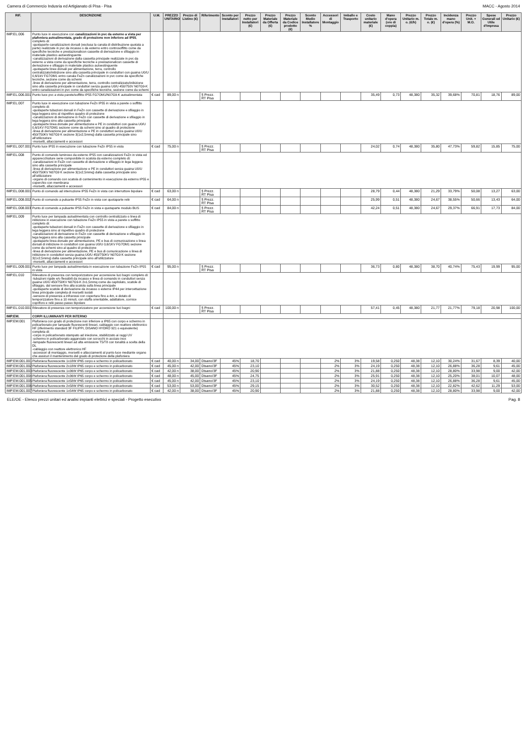Camera di Commercio Indusria ed Artigianato di Pisa - Pisa MACC - Agosto 2014
| RIF. | DESCRIZIONE | U.M. | PREZZO UNITARIO | Prezzo di Listino (€) | Riferimento | Sconto per Installatori | Prezzo netto per Installatori (€) | Prezzo Materiale da Offerta (€) | Prezzo Materiale da Codice prodotto (€) | Sconto Medio Installatore % | Accessori di Montaggio | Imballo e Trasporto | Costo unitario materiale (€) | Mano d'opera (ore di coppia) | Prezzo Unitario m. o. (€/h) | Prezzo Totale m. o. (€) | Incidenza mano d'opera (%) | Prezzo Unit. + M.O. | Spese Generali ed Utile d'Impresa | Prezzo Unitario (€) |
| --- | --- | --- | --- | --- | --- | --- | --- | --- | --- | --- | --- | --- | --- | --- | --- | --- | --- | --- | --- | --- |
| IMP.EL.006 | Punto luce in esecuzione con canalizzazioni in pvc da esterno a vista per plafoniera autoalimentata, grado di protezione non inferiore ad IP55 , completo di: -quotaparte canalizzazioni dorsali (esclusa la canala di distribuzione quotata a parte) realizzate in pvc da incasso o da esterno entro controsoffitto come da specifiche tecniche e prestazionalicon cassette di derivazione e sfilaggio in materiale plastico autoestinguente -canalizzazioni di derivazione dalla cassetta principale realizzate in pvc da esterno a vista come da specifiche tecniche e prestazionalicon cassette di derivazione e sfilaggio in materiale plastico autoestinguente -quotaparte linee dorsali per alimentazione, terra, controllo centralizzato/inibizione sino alla cassetta principale in conduttori con guaina U0/U 0,6/1kV FG7OM1 entro canala FeZn canalizzazioni in pvc come da specifiche tecniche, sezione come da schemi -linee di derivazione per alimentazione, terra, controllo centralizzato/inibizione sino alla cassetta principale in conduttori senza guaina U0/U 450/750V N07G9-K entro canalizzazioni in pvc come da specifiche tecniche, sezione come da schemi | | | | | | | | | | | | | | | | | | | |
| IMP.EL.006.001 | Punto luce pvc a vista parete/soffitto IP55 FG7OM1/N07G9-K autoalimentata | € cad | 89,00 n | | § Prezz. RT Pisa | | | | | | | | 35,49 | 0,73 | 48,380 | 35,32 | 39,68% | 70,81 | 18,76 | 89,00 |
| IMP.EL.007 | Punto luce in esecuzione con tubazione FeZn IP55 in vista a parete o soffitto completo di: -quotaparte tubazioni dorsali in FeZn con cassette di derivazione e sfilaggio in lega leggera sino al rispettivo quadro di protezione -canalizzazioni di derivazione in FeZn con cassette di derivazione e sfilaggio in lega leggera sino alla cassetta principale -quotaparte linea dorsale per alimentazione e PE in conduttori con guaina U0/U 0,6/1KV FG7OM1 sezione come da schemi sino al quadro di protezione -linea di derivazione per alimentazione e PE in conduttori senza guaina U0/U 450/750KV N07G9 K sezione 3(1x2,5mmq) dalla cassetta principale sino all'utilizzatore -morsetti, allacciamenti e accessori | | | | | | | | | | | | | | | | | | | |
| IMP.EL.007.001 | Punto luce IP55 in esecuzione con tubazione FeZn IP55 in vista | € cad | 75,00 n | | § Prezz. RT Pisa | | | | | | | | 24,02 | 0,74 | 48,380 | 35,80 | 47,73% | 59,82 | 15,85 | 75,00 |
| IMP.EL.008 | Punto di comando luminoso da esterno IP55 con canalizzazioni FeZn in vista ed apparecchiature serie componibile in scatola da esterno completo di: -canalizzazioni in FeZn con cassette di derivazione e sfilaggio in lega leggera sino alla cassetta principale -linea di derivazione per alimentazione e PE in conduttori senza guaina U0/U 450/750KV N07G9 K sezione 3(1x2,5mmq) dalla cassetta principale sino all'utilizzatore -organo di comando con scatola di contenimento in esecuzione da esterno IP55 e coperchio con membrana -morsetti, allacciamenti e accessori | | | | | | | | | | | | | | | | | | | |
| IMP.EL.008.001 | Punto di comando ad interruzione IP55 FeZn in vista con interruttore bipolare | € cad | 63,00 n | | § Prezz. RT Pisa | | | | | | | | 28,79 | 0,44 | 48,380 | 21,29 | 33,79% | 50,08 | 13,27 | 63,00 |
| IMP.EL.008.002 | Punto di comando a pulsante IP55 FeZn in vista con quotaparte relè | € cad | 64,00 n | | § Prezz. RT Pisa | | | | | | | | 25,99 | 0,51 | 48,380 | 24,67 | 38,55% | 50,66 | 13,43 | 64,00 |
| IMP.EL.008.003 | Punto di comando a pulsante IP55 FeZn in vista e quotaparte modulo BUS | € cad | 84,00 n | | § Prezz. RT Pisa | | | | | | | | 42,24 | 0,51 | 48,380 | 24,67 | 29,37% | 66,91 | 17,73 | 84,00 |
| IMP.EL.009 | Punto luce per lampada autoalimentata con controllo centralizzato o linea di inibizione in esecuzione con tubazione FeZn IP55 in vista a parete o soffitto completo di: -quotaparte tubazioni dorsali in FeZn con cassette di derivazione e sfilaggio in lega leggera sino al rispettivo quadro di protezione -canalizzazioni di derivazione in FeZn con cassette di derivazione e sfilaggio in lega leggera sino alla cassetta principale -quotaparte linea dorsale per alimentazione, PE e bus di comunicazione o linea dorsali di inibizione in conduttori con guaina U0/U 0,6/1KV FG7OM1 sezione come da schemi sino al quadro di protezione -linea di derivazione per alimentazione, PE e bus di comunicazione o linea di inibizione in conduttori senza guaina U0/U 450/750KV N07G9 K sezione 3(1x2,5mmq) dalla cassetta principale sino all'utilizzatore -morsetti, allacciamenti e accessori | | | | | | | | | | | | | | | | | | | |
| IMP.EL.009.001 | Punto luce per lampada autoalimentata in esecuzione con tubazione FeZn IP55 in vista | € cad | 95,00 n | | § Prezz. RT Pisa | | | | | | | | 36,73 | 0,80 | 48,380 | 38,70 | 40,74% | 75,43 | 19,99 | 95,00 |
| IMP.EL.010 | Rilevatore di presenza con temporizzatore per accensione luci bagni completo di: -tubazioni rigide e/o flessibili da incasso e linea di comando in conduttori senza guaina U0/U 450/750KV N07G9-K 2x1,5mmq come da capitolato, scatole di sfilaggio, dal sensore fino alla scatola sulla linea principale -quotaparte scatole di derivazione da incasso o esterne IP44 per intercettazione linea principale completa di morsetti isolati -sensore di presenza a infrarossi con copertura fino a 4m, e dotato di temporizzatore fino a 10 minuti, con staffa orientabile, adattatore, cornice copriforo e relè passo passo bipolare | | | | | | | | | | | | | | | | | | | |
| IMP.EL.010.001 | Rilevatore di presenza con temporizzatore per accensione luci bagni | € cad | 100,00 n | | § Prezz. RT Pisa | | | | | | | | 57,41 | 0,45 | 48,380 | 21,77 | 21,77% | 79,18 | 20,98 | 100,00 |
| IMP.EM. | CORPI ILLUMINANTI PER INTERNO | | | | | | | | | | | | | | | | | | | |
| IMP.EM.001 | Plafoniera con grado di protezione non inferiore a IP65 con corpo e schermo in policarbonato per lampade fluorescenti lineari, cablaggio con reattore elettronico HF (riferimento standard 3F FILIPPI, DISANO HYDRO 921 o equivalente) completa di: -corpo in policarbonato stampato ad iniezione, stabilizzato ai raggi UV -schermo in policarbonato agganciato con scrocchi in acciaio inox -lampade fluorescenti lineari ad alta emissione T5/T8 con tonalità a scelta della DL -cablaggio con reattore elettronico HF -accessori di montaggio, morsetti e allacciamenti al punto luce mediante organo che assicuri il mantenimento del grado di protezione della plafoniera | | | | | | | | | | | | | | | | | | | |
| IMP.EM.001.001 | Plafoniera fluorescente 1x18W IP65 corpo e schermo in policarbonato | € cad | 40,00 n | 34,00 | Disano/3F | 45% | 18,70 | | | | 2% | 3% | 19,58 | 0,250 | 48,38 | 12,10 | 30,24% | 31,67 | 8,39 | 40,00 |
| IMP.EM.001.002 | Plafoniera fluorescente 2x18W IP65 corpo e schermo in policarbonato | € cad | 45,00 n | 42,00 | Disano/3F | 45% | 23,10 | | | | 2% | 3% | 24,19 | 0,250 | 48,38 | 12,10 | 26,88% | 36,28 | 9,61 | 45,00 |
| IMP.EM.001.003 | Plafoniera fluorescente 1x36W IP65 corpo e schermo in policarbonato | € cad | 42,00 n | 38,00 | Disano/3F | 45% | 20,90 | | | | 2% | 3% | 21,88 | 0,250 | 48,38 | 12,10 | 28,80% | 33,98 | 9,00 | 42,00 |
| IMP.EM.001.004 | Plafoniera fluorescente 2x36W IP65 corpo e schermo in policarbonato | € cad | 48,00 n | 45,00 | Disano/3F | 45% | 24,75 | | | | 2% | 3% | 25,91 | 0,250 | 48,38 | 12,10 | 25,20% | 38,01 | 10,07 | 48,00 |
| IMP.EM.001.005 | Plafoniera fluorescente 1x58W IP65 corpo e schermo in policarbonato | € cad | 45,00 n | 42,00 | Disano/3F | 45% | 23,10 | | | | 2% | 3% | 24,19 | 0,250 | 48,38 | 12,10 | 26,88% | 36,28 | 9,61 | 45,00 |
| IMP.EM.001.006 | Plafoniera fluorescente 2x58W IP65 corpo e schermo in policarbonato | € cad | 53,00 n | 53,00 | Disano/3F | 45% | 29,15 | | | | 2% | 3% | 30,52 | 0,250 | 48,38 | 12,10 | 22,82% | 42,62 | 11,29 | 53,00 |
| IMP.EM.001.007 | Plafoniera fluorescente 1x54W IP65 corpo e schermo in policarbonato | € cad | 42,00 n | 38,00 | Disano/3F | 45% | 20,90 | | | | 2% | 3% | 21,88 | 0,250 | 48,38 | 12,10 | 28,80% | 33,98 | 9,00 | 42,00 |
ELE/OE - Elenco prezzi unitari ed analisi impianti elettrici e speciali - Progetto esecutivo Pag. 8